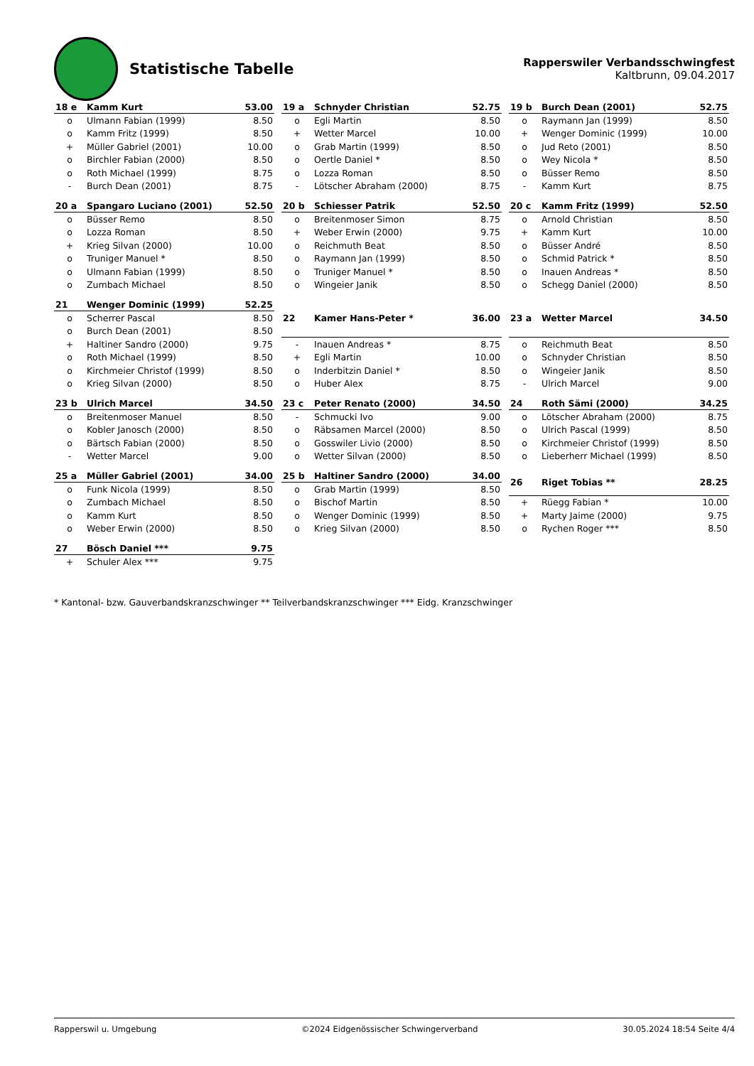Statistische Tabelle
Rapperswiler Verbandsschwingfest
Kaltbrunn, 09.04.2017
| 18 e | Kamm Kurt | 53.00 |
| --- | --- | --- |
| o | Ulmann Fabian (1999) | 8.50 |
| o | Kamm Fritz (1999) | 8.50 |
| + | Müller Gabriel (2001) | 10.00 |
| o | Birchler Fabian (2000) | 8.50 |
| o | Roth Michael (1999) | 8.75 |
| - | Burch Dean (2001) | 8.75 |
| 19 a | Schnyder Christian | 52.75 |
| --- | --- | --- |
| o | Egli Martin | 8.50 |
| + | Wetter Marcel | 10.00 |
| o | Grab Martin (1999) | 8.50 |
| o | Oertle Daniel * | 8.50 |
| o | Lozza Roman | 8.50 |
| - | Lötscher Abraham (2000) | 8.75 |
| 19 b | Burch Dean (2001) | 52.75 |
| --- | --- | --- |
| o | Raymann Jan (1999) | 8.50 |
| + | Wenger Dominic (1999) | 10.00 |
| o | Jud Reto (2001) | 8.50 |
| o | Wey Nicola * | 8.50 |
| o | Büsser Remo | 8.50 |
| - | Kamm Kurt | 8.75 |
| 20 a | Spangaro Luciano (2001) | 52.50 |
| --- | --- | --- |
| o | Büsser Remo | 8.50 |
| o | Lozza Roman | 8.50 |
| + | Krieg Silvan (2000) | 10.00 |
| o | Truniger Manuel * | 8.50 |
| o | Ulmann Fabian (1999) | 8.50 |
| o | Zumbach Michael | 8.50 |
| 20 b | Schiesser Patrik | 52.50 |
| --- | --- | --- |
| o | Breitenmoser Simon | 8.75 |
| + | Weber Erwin (2000) | 9.75 |
| o | Reichmuth Beat | 8.50 |
| o | Raymann Jan (1999) | 8.50 |
| o | Truniger Manuel * | 8.50 |
| o | Wingeier Janik | 8.50 |
| 20 c | Kamm Fritz (1999) | 52.50 |
| --- | --- | --- |
| o | Arnold Christian | 8.50 |
| + | Kamm Kurt | 10.00 |
| o | Büsser André | 8.50 |
| o | Schmid Patrick * | 8.50 |
| o | Inauen Andreas * | 8.50 |
| o | Schegg Daniel (2000) | 8.50 |
| 21 | Wenger Dominic (1999) | 52.25 |
| --- | --- | --- |
| o | Scherrer Pascal | 8.50 |
| o | Burch Dean (2001) | 8.50 |
| + | Haltiner Sandro (2000) | 9.75 |
| o | Roth Michael (1999) | 8.50 |
| o | Kirchmeier Christof (1999) | 8.50 |
| o | Krieg Silvan (2000) | 8.50 |
| 22 | Kamer Hans-Peter * | 36.00 |
| --- | --- | --- |
| - | Inauen Andreas * | 8.75 |
| + | Egli Martin | 10.00 |
| o | Inderbitzin Daniel * | 8.50 |
| o | Huber Alex | 8.75 |
| 23 a | Wetter Marcel | 34.50 |
| --- | --- | --- |
| o | Reichmuth Beat | 8.50 |
| o | Schnyder Christian | 8.50 |
| o | Wingeier Janik | 8.50 |
| - | Ulrich Marcel | 9.00 |
| 23 b | Ulrich Marcel | 34.50 |
| --- | --- | --- |
| o | Breitenmoser Manuel | 8.50 |
| o | Kobler Janosch (2000) | 8.50 |
| o | Bärtsch Fabian (2000) | 8.50 |
| - | Wetter Marcel | 9.00 |
| 23 c | Peter Renato (2000) | 34.50 |
| --- | --- | --- |
| - | Schmucki Ivo | 9.00 |
| o | Räbsamen Marcel (2000) | 8.50 |
| o | Gosswiler Livio (2000) | 8.50 |
| o | Wetter Silvan (2000) | 8.50 |
| 24 | Roth Sämi (2000) | 34.25 |
| --- | --- | --- |
| o | Lötscher Abraham (2000) | 8.75 |
| o | Ulrich Pascal (1999) | 8.50 |
| o | Kirchmeier Christof (1999) | 8.50 |
| o | Lieberherr Michael (1999) | 8.50 |
| 25 a | Müller Gabriel (2001) | 34.00 |
| --- | --- | --- |
| o | Funk Nicola (1999) | 8.50 |
| o | Zumbach Michael | 8.50 |
| o | Kamm Kurt | 8.50 |
| o | Weber Erwin (2000) | 8.50 |
| 25 b | Haltiner Sandro (2000) | 34.00 |
| --- | --- | --- |
| o | Grab Martin (1999) | 8.50 |
| o | Bischof Martin | 8.50 |
| o | Wenger Dominic (1999) | 8.50 |
| o | Krieg Silvan (2000) | 8.50 |
| 26 | Riget Tobias ** | 28.25 |
| --- | --- | --- |
| + | Rüegg Fabian * | 10.00 |
| + | Marty Jaime (2000) | 9.75 |
| o | Rychen Roger *** | 8.50 |
| 27 | Bösch Daniel *** | 9.75 |
| --- | --- | --- |
| + | Schuler Alex *** | 9.75 |
* Kantonal- bzw. Gauverbandskranzschwinger ** Teilverbandskranzschwinger *** Eidg. Kranzschwinger
Rapperswil u. Umgebung ©2024 Eidgenössischer Schwingerverband 30.05.2024 18:54 Seite 4/4